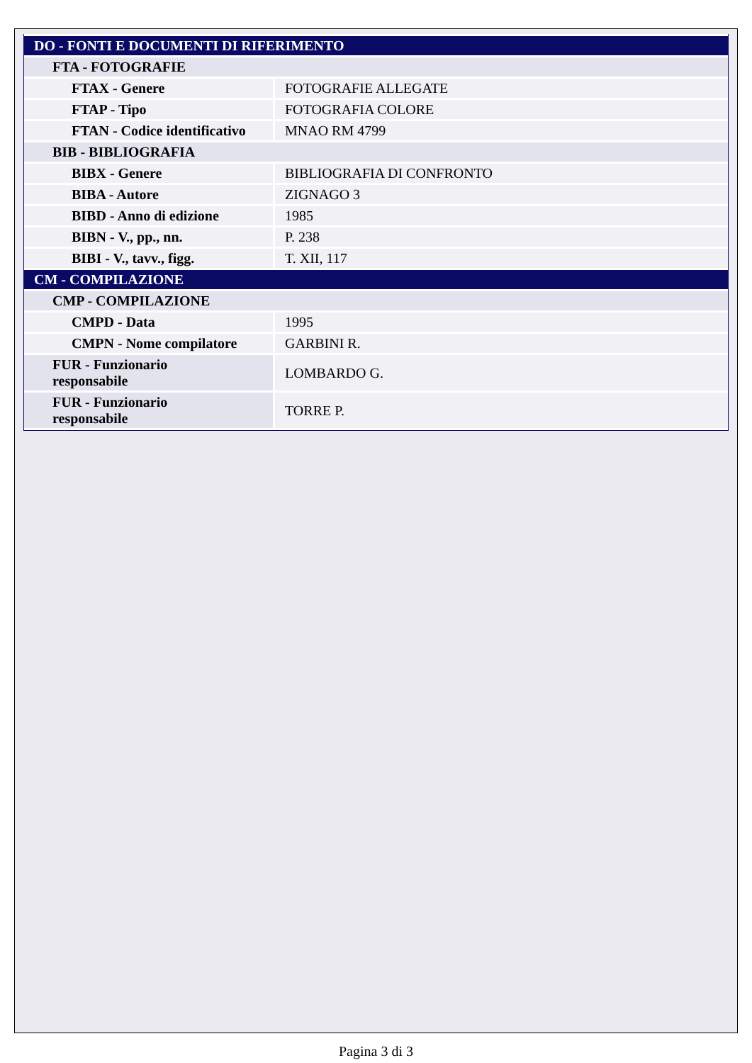| DO - FONTI E DOCUMENTI DI RIFERIMENTO | |
| FTA - FOTOGRAFIE | |
| FTAX - Genere | FOTOGRAFIE ALLEGATE |
| FTAP - Tipo | FOTOGRAFIA COLORE |
| FTAN - Codice identificativo | MNAO RM 4799 |
| BIB - BIBLIOGRAFIA | |
| BIBX - Genere | BIBLIOGRAFIA DI CONFRONTO |
| BIBA - Autore | ZIGNAGO 3 |
| BIBD - Anno di edizione | 1985 |
| BIBN - V., pp., nn. | P. 238 |
| BIBI - V., tavv., figg. | T. XII, 117 |
| CM - COMPILAZIONE | |
| CMP - COMPILAZIONE | |
| CMPD - Data | 1995 |
| CMPN - Nome compilatore | GARBINI R. |
| FUR - Funzionario responsabile | LOMBARDO G. |
| FUR - Funzionario responsabile | TORRE P. |
Pagina 3 di 3